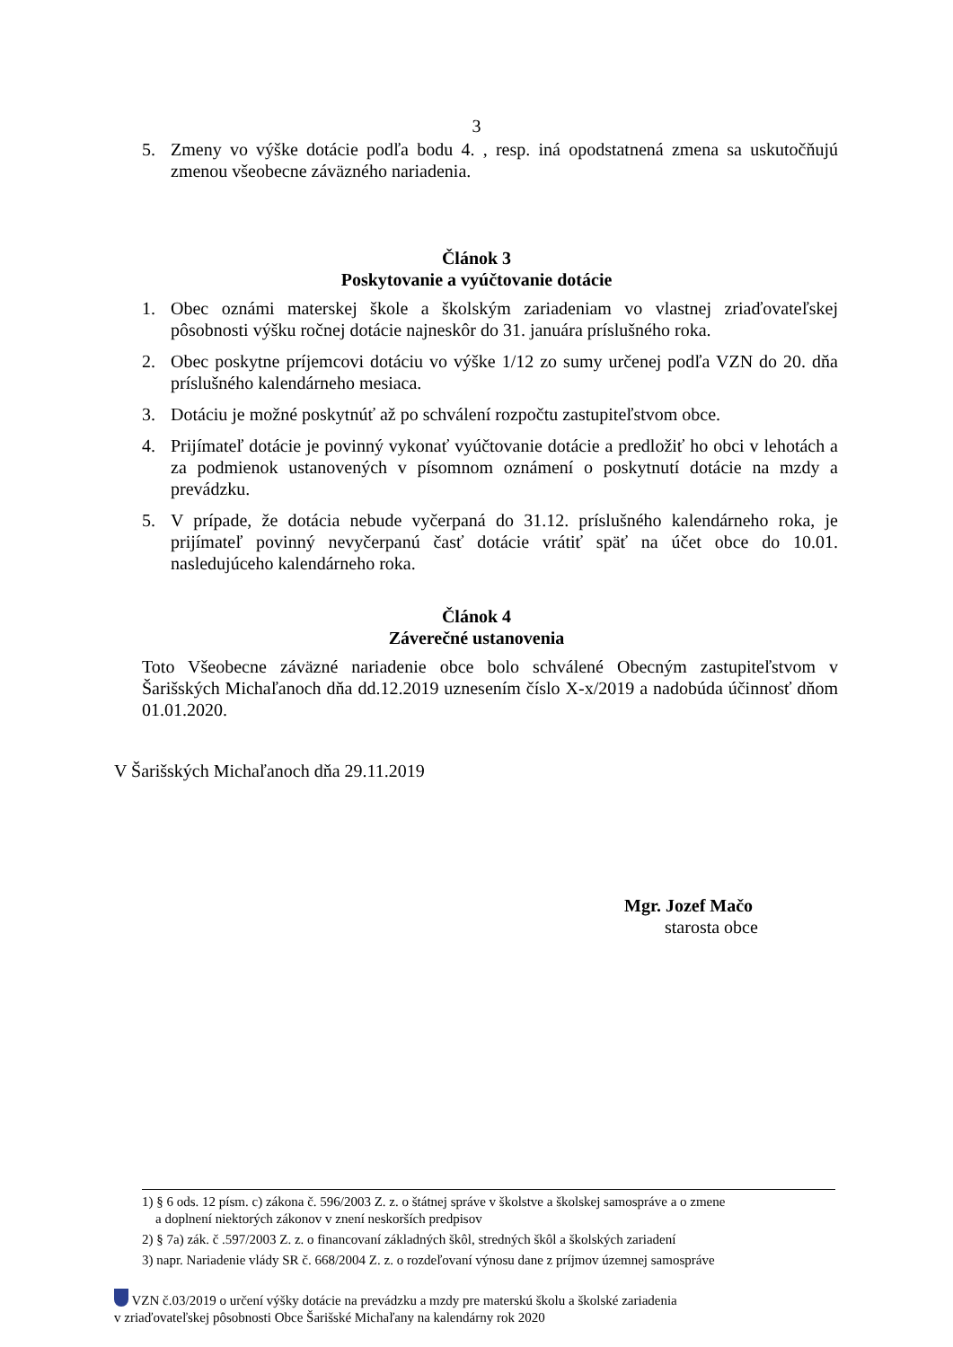3
5. Zmeny vo výške dotácie podľa bodu 4. , resp. iná opodstatnená zmena sa uskutočňujú zmenou všeobecne záväzného nariadenia.
Článok 3
Poskytovanie a vyúčtovanie dotácie
1. Obec oznámi materskej škole a školským zariadeniam vo vlastnej zriaďovateľskej pôsobnosti výšku ročnej dotácie najneskôr do 31. januára príslušného roka.
2. Obec poskytne príjemcovi dotáciu vo výške 1/12 zo sumy určenej podľa VZN do 20. dňa príslušného kalendárneho mesiaca.
3. Dotáciu je možné poskytnúť až po schválení rozpočtu zastupiteľstvom obce.
4. Prijímateľ dotácie je povinný vykonať vyúčtovanie dotácie a predložiť ho obci v lehotách a za podmienok ustanovených v písomnom oznámení o poskytnutí dotácie na mzdy a prevádzku.
5. V prípade, že dotácia nebude vyčerpaná do 31.12. príslušného kalendárneho roka, je prijímateľ povinný nevyčerpanú časť dotácie vrátiť späť na účet obce do 10.01. nasledujúceho kalendárneho roka.
Článok 4
Záverečné ustanovenia
Toto Všeobecne záväzné nariadenie obce bolo schválené Obecným zastupiteľstvom v Šarišských Michaľanoch dňa dd.12.2019 uznesením číslo X-x/2019 a nadobúda účinnosť dňom 01.01.2020.
V Šarišských Michaľanoch dňa 29.11.2019
Mgr. Jozef Mačo
starosta obce
1) § 6 ods. 12 písm. c) zákona č. 596/2003 Z. z. o štátnej správe v školstve a školskej samospráve a o zmene
a doplnení niektorých zákonov v znení neskorších predpisov
2) § 7a) zák. č .597/2003 Z. z. o financovaní základných škôl, stredných škôl a školských zariadení
3) napr. Nariadenie vlády SR č. 668/2004 Z. z. o rozdeľovaní výnosu dane z príjmov územnej samospráve
VZN č.03/2019 o určení výšky dotácie na prevádzku a mzdy pre materskú školu a školské zariadenia
v zriaďovateľskej pôsobnosti Obce Šarišské Michaľany na kalendárny rok 2020